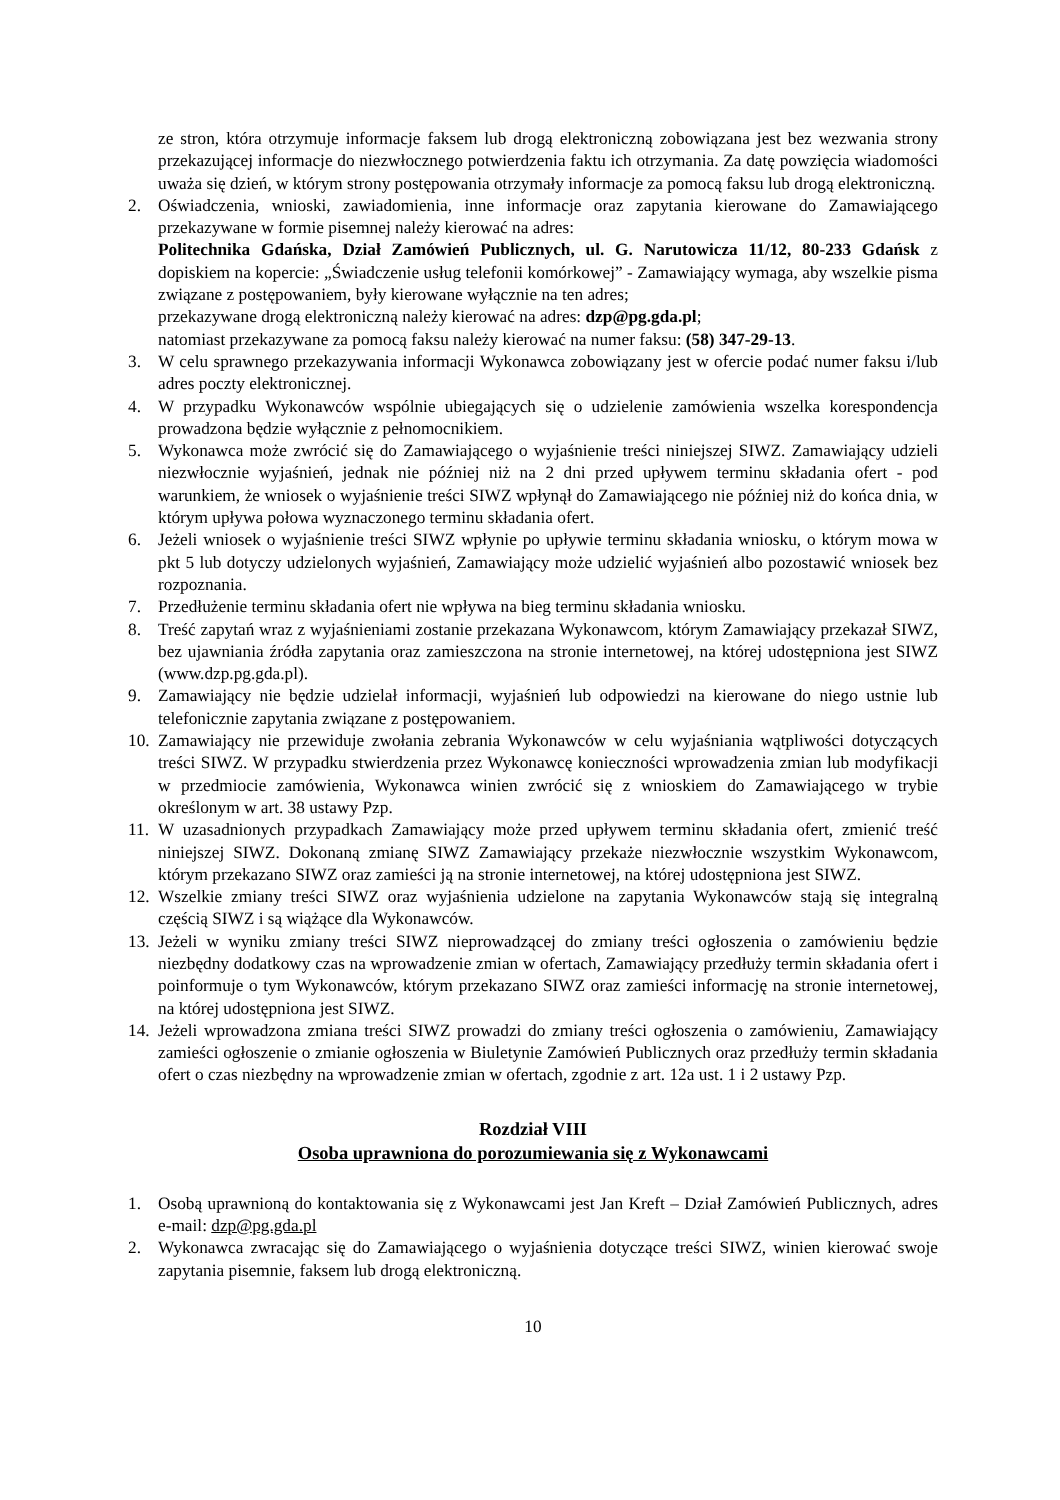ze stron, która otrzymuje informacje faksem lub drogą elektroniczną zobowiązana jest bez wezwania strony przekazującej informacje do niezwłocznego potwierdzenia faktu ich otrzymania. Za datę powzięcia wiadomości uważa się dzień, w którym strony postępowania otrzymały informacje za pomocą faksu lub drogą elektroniczną.
2. Oświadczenia, wnioski, zawiadomienia, inne informacje oraz zapytania kierowane do Zamawiającego przekazywane w formie pisemnej należy kierować na adres:
Politechnika Gdańska, Dział Zamówień Publicznych, ul. G. Narutowicza 11/12, 80-233 Gdańsk z dopiskiem na kopercie: „Świadczenie usług telefonii komórkowej” - Zamawiający wymaga, aby wszelkie pisma związane z postępowaniem, były kierowane wyłącznie na ten adres;
przekazywane drogą elektroniczną należy kierować na adres: dzp@pg.gda.pl;
natomiast przekazywane za pomocą faksu należy kierować na numer faksu: (58) 347-29-13.
3. W celu sprawnego przekazywania informacji Wykonawca zobowiązany jest w ofercie podać numer faksu i/lub adres poczty elektronicznej.
4. W przypadku Wykonawców wspólnie ubiegających się o udzielenie zamówienia wszelka korespondencja prowadzona będzie wyłącznie z pełnomocnikiem.
5. Wykonawca może zwrócić się do Zamawiającego o wyjaśnienie treści niniejszej SIWZ. Zamawiający udzieli niezwłocznie wyjaśnień, jednak nie później niż na 2 dni przed upływem terminu składania ofert - pod warunkiem, że wniosek o wyjaśnienie treści SIWZ wpłynął do Zamawiającego nie później niż do końca dnia, w którym upływa połowa wyznaczonego terminu składania ofert.
6. Jeżeli wniosek o wyjaśnienie treści SIWZ wpłynie po upływie terminu składania wniosku, o którym mowa w pkt 5 lub dotyczy udzielonych wyjaśnień, Zamawiający może udzielić wyjaśnień albo pozostawić wniosek bez rozpoznania.
7. Przedłużenie terminu składania ofert nie wpływa na bieg terminu składania wniosku.
8. Treść zapytań wraz z wyjaśnieniami zostanie przekazana Wykonawcom, którym Zamawiający przekazał SIWZ, bez ujawniania źródła zapytania oraz zamieszczona na stronie internetowej, na której udostępniona jest SIWZ (www.dzp.pg.gda.pl).
9. Zamawiający nie będzie udzielał informacji, wyjaśnień lub odpowiedzi na kierowane do niego ustnie lub telefonicznie zapytania związane z postępowaniem.
10.
Zamawiający nie przewiduje zwołania zebrania Wykonawców w celu wyjaśniania wątpliwości dotyczących treści SIWZ. W przypadku stwierdzenia przez Wykonawcę konieczności wprowadzenia zmian lub modyfikacji w przedmiocie zamówienia, Wykonawca winien zwrócić się z wnioskiem do Zamawiającego w trybie określonym w art. 38 ustawy Pzp.
11.
W uzasadnionych przypadkach Zamawiający może przed upływem terminu składania ofert, zmienić treść niniejszej SIWZ. Dokonaną zmianę SIWZ Zamawiający przekaże niezwłocznie wszystkim Wykonawcom, którym przekazano SIWZ oraz zamieści ją na stronie internetowej, na której udostępniona jest SIWZ.
12.
Wszelkie zmiany treści SIWZ oraz wyjaśnienia udzielone na zapytania Wykonawców stają się integralną częścią SIWZ i są wiążące dla Wykonawców.
13.
Jeżeli w wyniku zmiany treści SIWZ nieprowadzącej do zmiany treści ogłoszenia o zamówieniu będzie niezbędny dodatkowy czas na wprowadzenie zmian w ofertach, Zamawiający przedłuży termin składania ofert i poinformuje o tym Wykonawców, którym przekazano SIWZ oraz zamieści informację na stronie internetowej, na której udostępniona jest SIWZ.
14.
Jeżeli wprowadzona zmiana treści SIWZ prowadzi do zmiany treści ogłoszenia o zamówieniu, Zamawiający zamieści ogłoszenie o zmianie ogłoszenia w Biuletynie Zamówień Publicznych oraz przedłuży termin składania ofert o czas niezbędny na wprowadzenie zmian w ofertach, zgodnie z art. 12a ust. 1 i 2 ustawy Pzp.
Rozdział VIII
Osoba uprawniona do porozumiewania się z Wykonawcami
1. Osobą uprawnioną do kontaktowania się z Wykonawcami jest Jan Kreft – Dział Zamówień Publicznych, adres e-mail: dzp@pg.gda.pl
2. Wykonawca zwracając się do Zamawiającego o wyjaśnienia dotyczące treści SIWZ, winien kierować swoje zapytania pisemnie, faksem lub drogą elektroniczną.
10